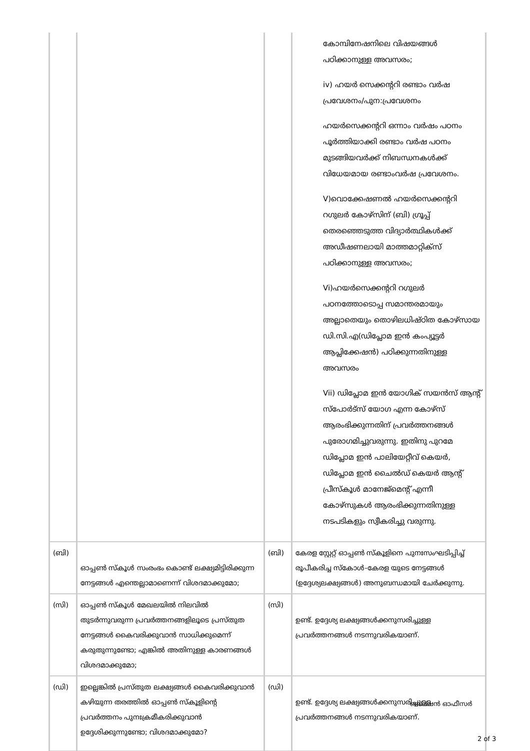| | | | കോമ്പിനേഷനിലെ വിഷയങ്ങൾ പഠിക്കാനുള്ള അവസരം; iv) ഹയർ സെക്കന്ററി രണ്ടാം വർഷ പ്രവേശനം/പുന:പ്രവേശനം ഹയർസെക്കന്ററി ഒന്നാം വർഷം പഠനം പൂർത്തിയാക്കി രണ്ടാം വർഷ പഠനം മുടങ്ങിയവർക്ക് നിബന്ധനകൾക്ക് വിധേയമായ രണ്ടാംവർഷ പ്രവേശനം. V)വൊക്കേഷണൽ ഹയർസെക്കന്ററി റഗുലർ കോഴ്സിന് (ബി) ഗ്രൂപ്പ് തെരഞ്ഞെടുത്ത വിദ്യാർത്ഥികൾക്ക് അഡീഷണലായി മാത്തമാറ്റിക്സ് പഠിക്കാനുള്ള അവസരം; Vi)ഹയർസെക്കന്ററി റഗുലർ പഠനത്തോടൊപ്പ സമാന്തരമായും അല്ലാതെയും തൊഴിലധിഷ്ഠിത കോഴ്സായ ഡി.സി.എ(ഡിപ്ലോമ ഇൻ കംപ്യൂട്ടർ ആപ്ലിക്കേഷൻ) പഠിക്കുന്നതിനുള്ള അവസരം Vii) ഡിപ്ലോമ ഇൻ യോഗിക് സയൻസ് ആന്റ് സ്പോർട്സ് യോഗ എന്ന കോഴ്സ് ആരംഭിക്കുന്നതിന് പ്രവർത്തനങ്ങൾ പുരോഗമിച്ചുവരുന്നു. ഇതിനു പുറമേ ഡിപ്ലോമ ഇൻ പാലിയേറ്റീവ് കെയർ, ഡിപ്ലോമ ഇൻ ചൈൽഡ് കെയർ ആന്റ് പ്രീസ്കൂൾ മാനേജ്മെന്റ് എന്നീ കോഴ്സുകൾ ആരംഭിക്കുന്നതിനുള്ള നടപടികളും സ്വീകരിച്ചു വരുന്നു. |
| (ബി) | ഓപ്പൺ സ്കൂൾ സംരംഭം കൊണ്ട് ലക്ഷ്യമിട്ടിരിക്കുന്ന നേട്ടങ്ങൾ എന്തെല്ലാമാണെന്ന് വിശദമാക്കുമോ; | (ബി) | കേരള സ്റ്റേറ്റ് ഓപ്പൺ സ്കൂളിനെ പുനഃസംഘടിപ്പിച്ച് രൂപീകരിച്ച സ്കോൾ-കേരള യുടെ നേട്ടങ്ങൾ (ഉദ്ദേശ്യലക്ഷ്യങ്ങൾ) അനുബന്ധമായി ചേർക്കുന്നു. |
| (സി) | ഓപ്പൺ സ്കൂൾ മേഖലയിൽ നിലവിൽ തുടർന്നുവരുന്ന പ്രവർത്തനങ്ങളിലൂടെ പ്രസ്തുത നേട്ടങ്ങൾ കൈവരിക്കുവാൻ സാധിക്കുമെന്ന് കരുതുന്നുണ്ടോ; എങ്കിൽ അതിനുള്ള കാരണങ്ങൾ വിശദമാക്കുമോ; | (സി) | ഉണ്ട്. ഉദ്ദേശ്യ ലക്ഷ്യങ്ങൾക്കനുസരിച്ചുള്ള പ്രവർത്തനങ്ങൾ നടന്നുവരികയാണ്. |
| (ഡി) | ഇല്ലെങ്കിൽ പ്രസ്തുത ലക്ഷ്യങ്ങൾ കൈവരിക്കുവാൻ കഴിയുന്ന തരത്തിൽ ഓപ്പൺ സ്കൂളിന്റെ പ്രവർത്തനം പുനഃക്രമീകരിക്കുവാൻ ഉദ്ദേശിക്കുന്നുണ്ടോ; വിശദമാക്കുമോ? | (ഡി) | ഉണ്ട്. ഉദ്ദേശ്യ ലക്ഷ്യങ്ങൾക്കനുസരിച്ചുള്ള പ്രവർത്തനങ്ങൾ നടന്നുവരികയാണ്. |
സെക്ഷൻ ഓഫീസർ
2 of 3